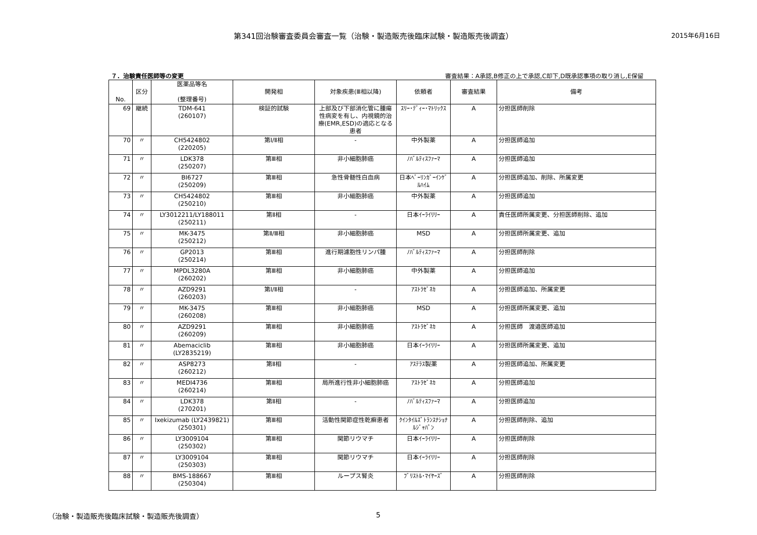第341回治験審査委員会審査一覧（治験・製造販売後臨床試験・製造販売後調査）
2015年6月16日
７．治験責任医師等の変更 審査結果：A承認,B修正の上で承認,C却下,D既承認事項の取り消し,E保留
| No. | 区分 | 医薬品等名 (整理番号) | 開発相 | 対象疾患(Ⅲ相以降) | 依頼者 | 審査結果 | 備考 |
| --- | --- | --- | --- | --- | --- | --- | --- |
| 69 | 継続 | TDM-641 (260107) | 検証的試験 | 上部及び下部消化管に腫瘍性病変を有し、内視鏡的治療(EMR,ESD)の適応となる患者 | ｽﾘｰ･ﾃﾞｨｰ･ﾏﾄﾘｯｸｽ | A | 分担医師削除 |
| 70 | 〃 | CH5424802 (220205) | 第Ⅰ/Ⅱ相 | - | 中外製薬 | A | 分担医師追加 |
| 71 | 〃 | LDK378 (250207) | 第Ⅲ相 | 非小細胞肺癌 | ﾉﾊﾞﾙﾃｨｽﾌｧｰﾏ | A | 分担医師追加 |
| 72 | 〃 | BI6727 (250209) | 第Ⅲ相 | 急性骨髄性白血病 | 日本ﾍﾞｰﾘﾝｶﾞｰｲﾝｹﾞﾙﾊｲﾑ | A | 分担医師追加、削除、所属変更 |
| 73 | 〃 | CH5424802 (250210) | 第Ⅲ相 | 非小細胞肺癌 | 中外製薬 | A | 分担医師追加 |
| 74 | 〃 | LY3012211/LY188011 (250211) | 第Ⅱ相 | - | 日本ｲｰﾗｲﾘﾘｰ | A | 責任医師所属変更、分担医師削除、追加 |
| 75 | 〃 | MK-3475 (250212) | 第Ⅱ/Ⅲ相 | 非小細胞肺癌 | MSD | A | 分担医師所属変更、追加 |
| 76 | 〃 | GP2013 (250214) | 第Ⅲ相 | 進行期濾胞性リンパ腫 | ﾉﾊﾞﾙﾃｨｽﾌｧｰﾏ | A | 分担医師削除 |
| 77 | 〃 | MPDL3280A (260202) | 第Ⅲ相 | 非小細胞肺癌 | 中外製薬 | A | 分担医師追加 |
| 78 | 〃 | AZD9291 (260203) | 第Ⅰ/Ⅱ相 | - | ｱｽﾄﾗｾﾞﾈｶ | A | 分担医師追加、所属変更 |
| 79 | 〃 | MK-3475 (260208) | 第Ⅲ相 | 非小細胞肺癌 | MSD | A | 分担医師所属変更、追加 |
| 80 | 〃 | AZD9291 (260209) | 第Ⅲ相 | 非小細胞肺癌 | ｱｽﾄﾗｾﾞﾈｶ | A | 分担医師 渡邉医師追加 |
| 81 | 〃 | Abemaciclib (LY2835219) | 第Ⅲ相 | 非小細胞肺癌 | 日本ｲｰﾗｲﾘﾘｰ | A | 分担医師所属変更、追加 |
| 82 | 〃 | ASP8273 (260212) | 第Ⅱ相 | - | ｱｽﾃﾗｽ製薬 | A | 分担医師追加、所属変更 |
| 83 | 〃 | MEDI4736 (260214) | 第Ⅲ相 | 局所進行性非小細胞肺癌 | ｱｽﾄﾗｾﾞﾈｶ | A | 分担医師追加 |
| 84 | 〃 | LDK378 (270201) | 第Ⅱ相 | - | ﾉﾊﾞﾙﾃｨｽﾌｧｰﾏ | A | 分担医師追加 |
| 85 | 〃 | Ixekizumab (LY2439821) (250301) | 第Ⅲ相 | 活動性関節症性乾癬患者 | ｸｲﾝﾀｲﾙｽﾞﾄﾗﾝｽﾅｼｮﾅﾙｼﾞｬﾊﾟﾝ | A | 分担医師削除、追加 |
| 86 | 〃 | LY3009104 (250302) | 第Ⅲ相 | 関節リウマチ | 日本ｲｰﾗｲﾘﾘｰ | A | 分担医師削除 |
| 87 | 〃 | LY3009104 (250303) | 第Ⅲ相 | 関節リウマチ | 日本ｲｰﾗｲﾘﾘｰ | A | 分担医師削除 |
| 88 | 〃 | BMS-188667 (250304) | 第Ⅲ相 | ループス腎炎 | ﾌﾞﾘｽﾄﾙ･ﾏｲﾔｰｽﾞ | A | 分担医師削除 |
（治験・製造販売後臨床試験・製造販売後調査） 5